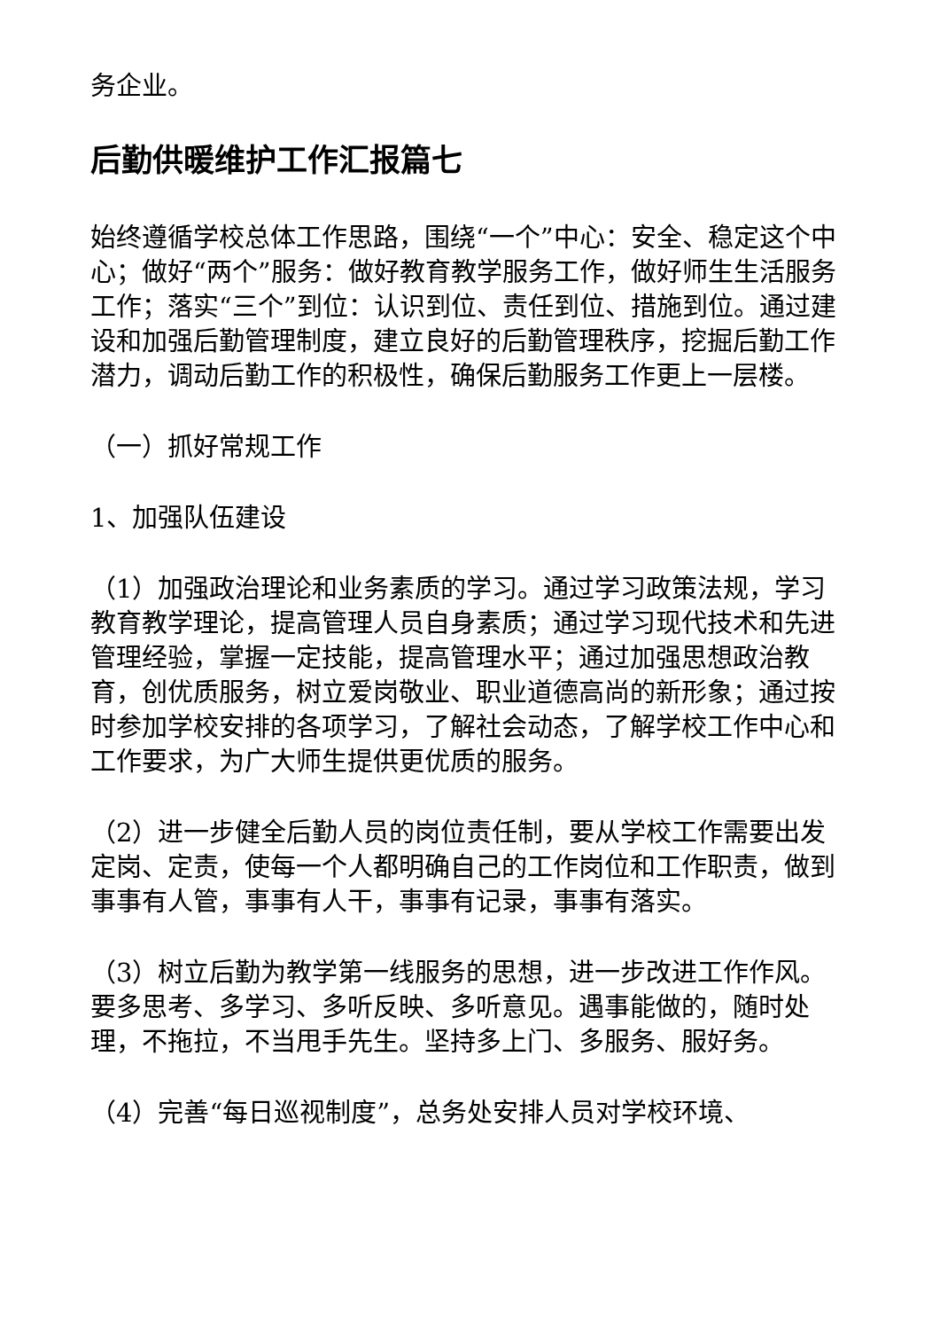务企业。
后勤供暖维护工作汇报篇七
始终遵循学校总体工作思路，围绕“一个”中心：安全、稳定这个中心；做好“两个”服务：做好教育教学服务工作，做好师生生活服务工作；落实“三个”到位：认识到位、责任到位、措施到位。通过建设和加强后勤管理制度，建立良好的后勤管理秩序，挖掘后勤工作潜力，调动后勤工作的积极性，确保后勤服务工作更上一层楼。
（一）抓好常规工作
1、加强队伍建设
（1）加强政治理论和业务素质的学习。通过学习政策法规，学习教育教学理论，提高管理人员自身素质；通过学习现代技术和先进管理经验，掌握一定技能，提高管理水平；通过加强思想政治教育，创优质服务，树立爱岗敬业、职业道德高尚的新形象；通过按时参加学校安排的各项学习，了解社会动态，了解学校工作中心和工作要求，为广大师生提供更优质的服务。
（2）进一步健全后勤人员的岗位责任制，要从学校工作需要出发定岗、定责，使每一个人都明确自己的工作岗位和工作职责，做到事事有人管，事事有人干，事事有记录，事事有落实。
（3）树立后勤为教学第一线服务的思想，进一步改进工作作风。要多思考、多学习、多听反映、多听意见。遇事能做的，随时处理，不拖拉，不当甩手先生。坚持多上门、多服务、服好务。
（4）完善“每日巡视制度”，总务处安排人员对学校环境、